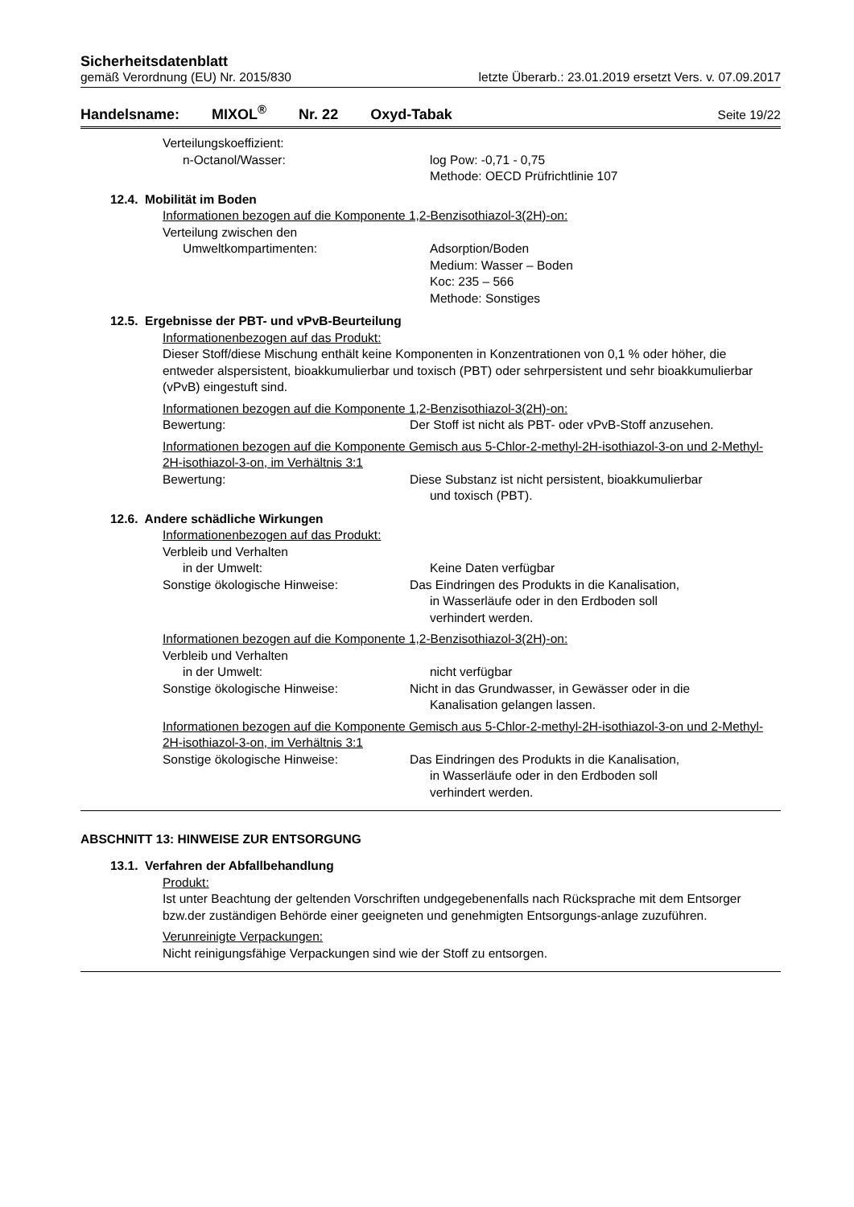Sicherheitsdatenblatt
gemäß Verordnung (EU) Nr. 2015/830 letzte Überarb.: 23.01.2019 ersetzt Vers. v. 07.09.2017
Handelsname: MIXOL<sup>®</sup> Nr. 22 Oxyd-Tabak Seite 19/22
Verteilungskoeffizient:
n-Octanol/Wasser: log Pow: -0,71 - 0,75
Methode: OECD Prüfrichtlinie 107
12.4. Mobilität im Boden
Informationen bezogen auf die Komponente 1,2-Benzisothiazol-3(2H)-on:
Verteilung zwischen den
Umweltkompartimenten: Adsorption/Boden
Medium: Wasser – Boden
Koc: 235 – 566
Methode: Sonstiges
12.5. Ergebnisse der PBT- und vPvB-Beurteilung
Informationenbezogen auf das Produkt:
Dieser Stoff/diese Mischung enthält keine Komponenten in Konzentrationen von 0,1 % oder höher, die entweder alspersistent, bioakkumulierbar und toxisch (PBT) oder sehrpersistent und sehr bioakkumulierbar (vPvB) eingestuft sind.
Informationen bezogen auf die Komponente 1,2-Benzisothiazol-3(2H)-on:
Bewertung: Der Stoff ist nicht als PBT- oder vPvB-Stoff anzusehen.
Informationen bezogen auf die Komponente Gemisch aus 5-Chlor-2-methyl-2H-isothiazol-3-on und 2-Methyl-2H-isothiazol-3-on, im Verhältnis 3:1
Bewertung: Diese Substanz ist nicht persistent, bioakkumulierbar
und toxisch (PBT).
12.6. Andere schädliche Wirkungen
Informationenbezogen auf das Produkt:
Verbleib und Verhalten
in der Umwelt: Keine Daten verfügbar
Sonstige ökologische Hinweise: Das Eindringen des Produkts in die Kanalisation,
in Wasserläufe oder in den Erdboden soll
verhindert werden.
Informationen bezogen auf die Komponente 1,2-Benzisothiazol-3(2H)-on:
Verbleib und Verhalten
in der Umwelt: nicht verfügbar
Sonstige ökologische Hinweise: Nicht in das Grundwasser, in Gewässer oder in die
Kanalisation gelangen lassen.
Informationen bezogen auf die Komponente Gemisch aus 5-Chlor-2-methyl-2H-isothiazol-3-on und 2-Methyl-2H-isothiazol-3-on, im Verhältnis 3:1
Sonstige ökologische Hinweise: Das Eindringen des Produkts in die Kanalisation,
in Wasserläufe oder in den Erdboden soll
verhindert werden.
ABSCHNITT 13: HINWEISE ZUR ENTSORGUNG
13.1. Verfahren der Abfallbehandlung
Produkt:
Ist unter Beachtung der geltenden Vorschriften undgegebenenfalls nach Rücksprache mit dem Entsorger bzw.der zuständigen Behörde einer geeigneten und genehmigten Entsorgungs-anlage zuzuführen.
Verunreinigte Verpackungen:
Nicht reinigungsfähige Verpackungen sind wie der Stoff zu entsorgen.